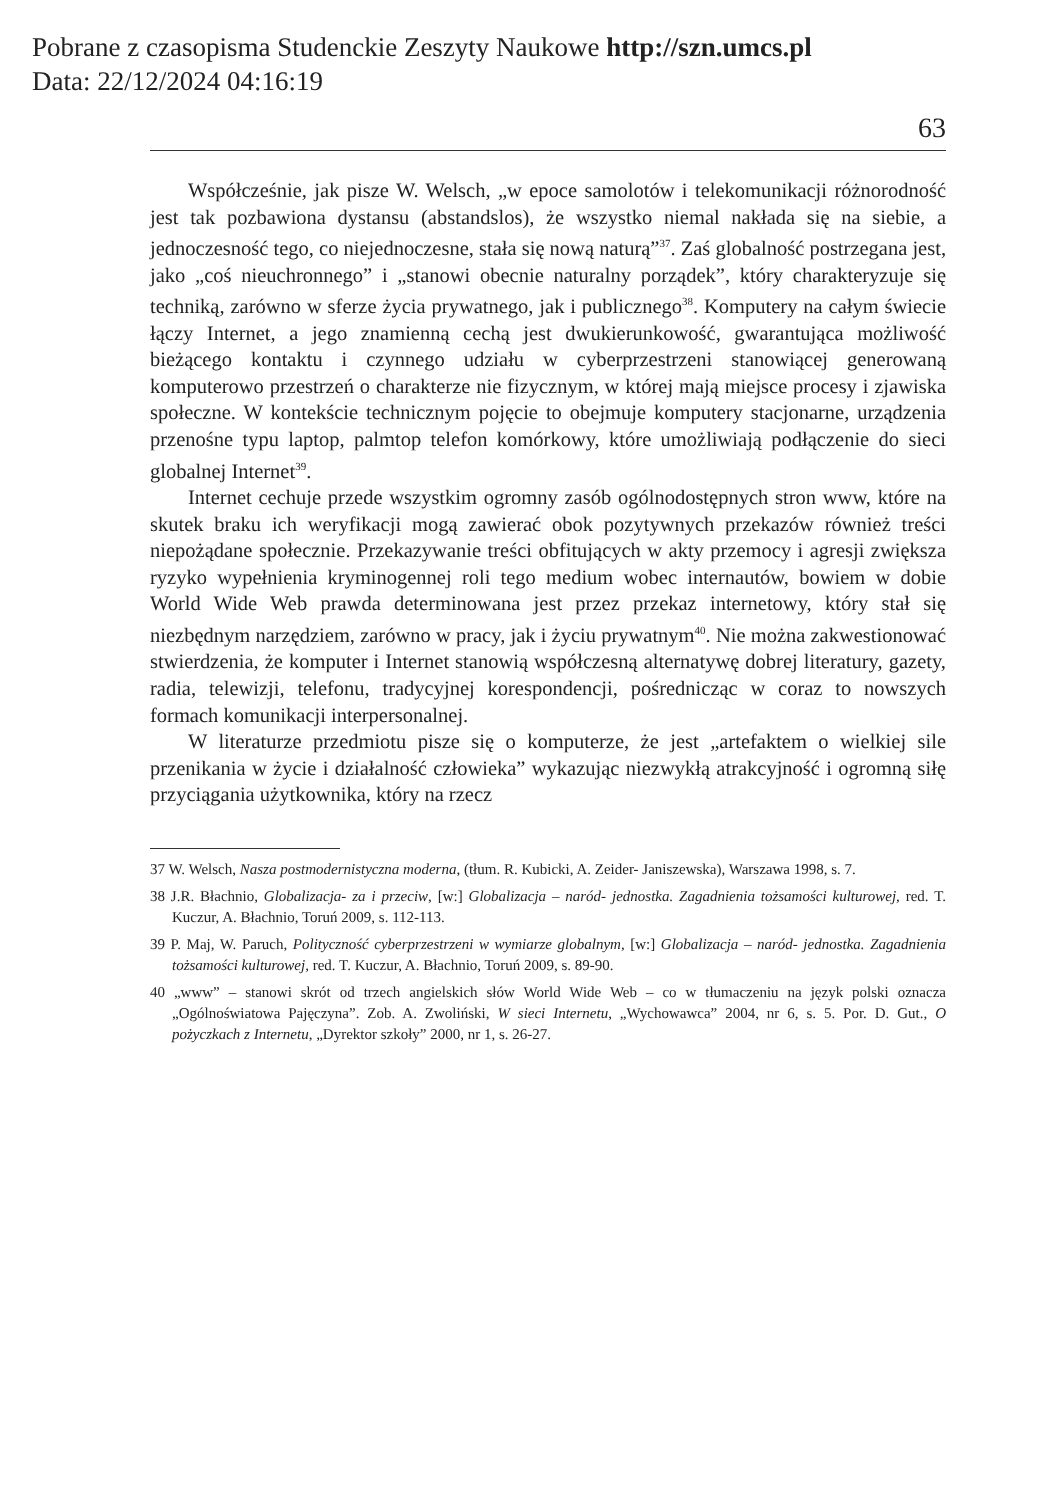Pobrane z czasopisma Studenckie Zeszyty Naukowe http://szn.umcs.pl
Data: 22/12/2024 04:16:19
63
Współcześnie, jak pisze W. Welsch, „w epoce samolotów i telekomunikacji różnorodność jest tak pozbawiona dystansu (abstandslos), że wszystko niemal nakłada się na siebie, a jednoczesność tego, co niejednoczesne, stała się nową naturą”<sup>37</sup>. Zaś globalność postrzegana jest, jako „coś nieuchronnego” i „stanowi obecnie naturalny porządek”, który charakteryzuje się techniką, zarówno w sferze życia prywatnego, jak i publicznego<sup>38</sup>. Komputery na całym świecie łączy Internet, a jego znamienną cechą jest dwukierunkowość, gwarantująca możliwość bieżącego kontaktu i czynnego udziału w cyberprzestrzeni stanowiącej generowaną komputerowo przestrzeń o charakterze nie fizycznym, w której mają miejsce procesy i zjawiska społeczne. W kontekście technicznym pojęcie to obejmuje komputery stacjonarne, urządzenia przenośne typu laptop, palmtop telefon komórkowy, które umożliwiają podłączenie do sieci globalnej Internet<sup>39</sup>.
Internet cechuje przede wszystkim ogromny zasób ogólnodostępnych stron www, które na skutek braku ich weryfikacji mogą zawierać obok pozytywnych przekazów również treści niepożądane społecznie. Przekazywanie treści obfitujących w akty przemocy i agresji zwiększa ryzyko wypełnienia kryminogennej roli tego medium wobec internautów, bowiem w dobie World Wide Web prawda determinowana jest przez przekaz internetowy, który stał się niezbędnym narzędziem, zarówno w pracy, jak i życiu prywatnym<sup>40</sup>. Nie można zakwestionować stwierdzenia, że komputer i Internet stanowią współczesną alternatywę dobrej literatury, gazety, radia, telewizji, telefonu, tradycyjnej korespondencji, pośrednicząc w coraz to nowszych formach komunikacji interpersonalnej.
W literaturze przedmiotu pisze się o komputerze, że jest „artefaktem o wielkiej sile przenikania w życie i działalność człowieka” wykazując niezwykłą atrakcyjność i ogromną siłę przyciągania użytkownika, który na rzecz
37 W. Welsch, Nasza postmodernistyczna moderna, (tłum. R. Kubicki, A. Zeider- Janiszewska), Warszawa 1998, s. 7.
38 J.R. Błachnio, Globalizacja- za i przeciw, [w:] Globalizacja – naród- jednostka. Zagadnienia tożsamości kulturowej, red. T. Kuczur, A. Błachnio, Toruń 2009, s. 112-113.
39 P. Maj, W. Paruch, Polityczność cyberprzestrzeni w wymiarze globalnym, [w:] Globalizacja – naród- jednostka. Zagadnienia tożsamości kulturowej, red. T. Kuczur, A. Błachnio, Toruń 2009, s. 89-90.
40 „www” – stanowi skrót od trzech angielskich słów World Wide Web – co w tłumaczeniu na język polski oznacza „Ogólnoświatowa Pajęczyna”. Zob. A. Zwoliński, W sieci Internetu, „Wychowawca” 2004, nr 6, s. 5. Por. D. Gut., O pożyczkach z Internetu, „Dyrektor szkoły” 2000, nr 1, s. 26-27.